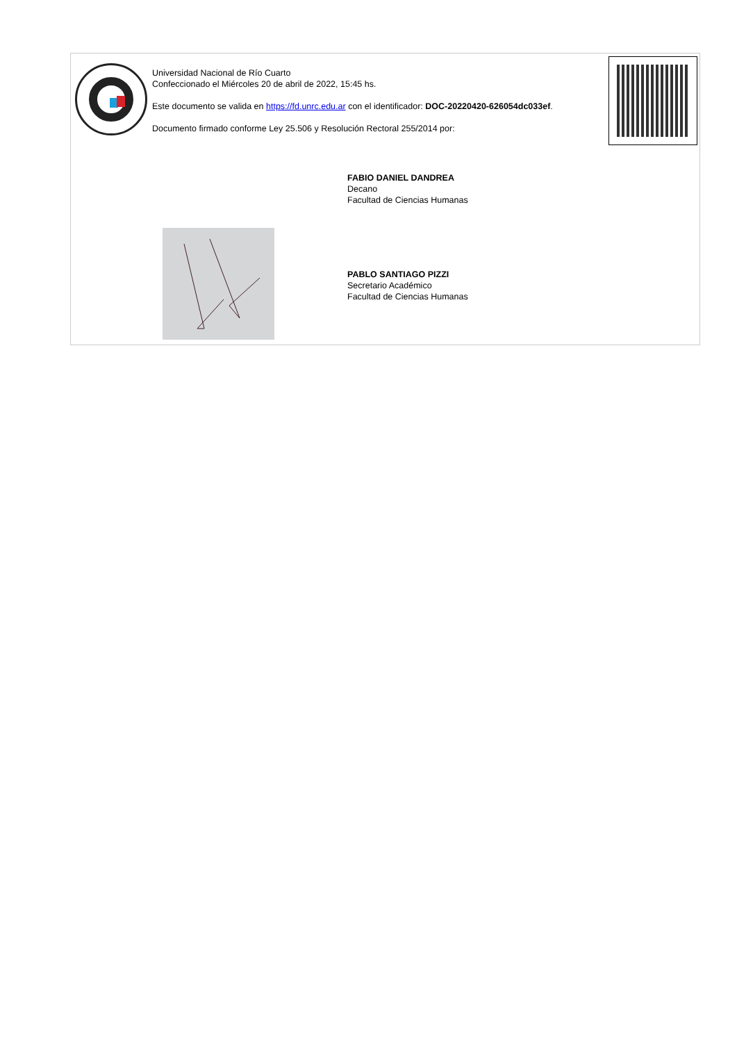Universidad Nacional de Río Cuarto
Confeccionado el Miércoles 20 de abril de 2022, 15:45 hs.
Este documento se valida en https://fd.unrc.edu.ar con el identificador: DOC-20220420-626054dc033ef.
Documento firmado conforme Ley 25.506 y Resolución Rectoral 255/2014 por:
FABIO DANIEL DANDREA
Decano
Facultad de Ciencias Humanas
PABLO SANTIAGO PIZZI
Secretario Académico
Facultad de Ciencias Humanas